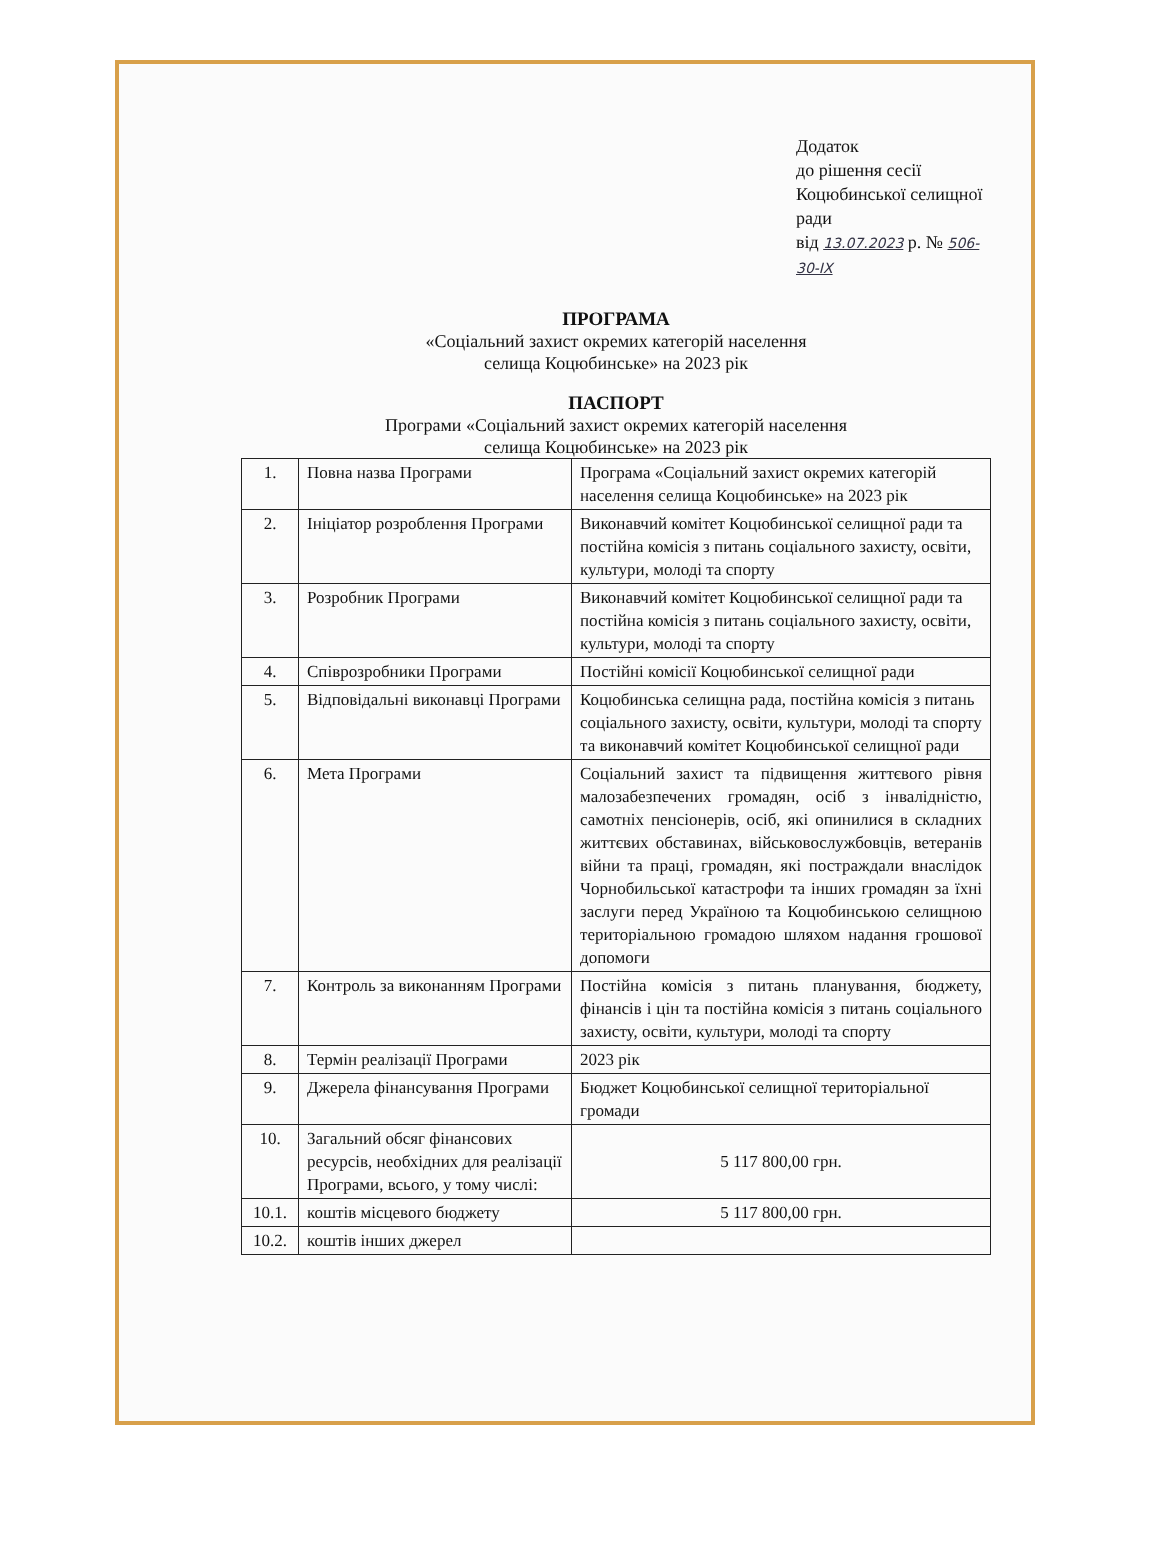Додаток
до рішення сесії
Коцюбинської селищної ради
від 13.07.2023 р. № 506-30-IX
ПРОГРАМА
«Соціальний захист окремих категорій населення
селища Коцюбинське» на 2023 рік
ПАСПОРТ
Програми «Соціальний захист окремих категорій населення
селища Коцюбинське» на 2023 рік
| 1. | Повна назва Програми | Програма «Соціальний захист окремих категорій населення селища Коцюбинське» на 2023 рік |
| 2. | Ініціатор розроблення Програми | Виконавчий комітет Коцюбинської селищної ради та постійна комісія з питань соціального захисту, освіти, культури, молоді та спорту |
| 3. | Розробник Програми | Виконавчий комітет Коцюбинської селищної ради та постійна комісія з питань соціального захисту, освіти, культури, молоді та спорту |
| 4. | Співрозробники Програми | Постійні комісії Коцюбинської селищної ради |
| 5. | Відповідальні виконавці Програми | Коцюбинська селищна рада, постійна комісія з питань соціального захисту, освіти, культури, молоді та спорту та виконавчий комітет Коцюбинської селищної ради |
| 6. | Мета Програми | Соціальний захист та підвищення життєвого рівня малозабезпечених громадян, осіб з інвалідністю, самотніх пенсіонерів, осіб, які опинилися в складних життєвих обставинах, військовослужбовців, ветеранів війни та праці, громадян, які постраждали внаслідок Чорнобильської катастрофи та інших громадян за їхні заслуги перед Україною та Коцюбинською селищною територіальною громадою шляхом надання грошової допомоги |
| 7. | Контроль за виконанням Програми | Постійна комісія з питань планування, бюджету, фінансів і цін та постійна комісія з питань соціального захисту, освіти, культури, молоді та спорту |
| 8. | Термін реалізації Програми | 2023 рік |
| 9. | Джерела фінансування Програми | Бюджет Коцюбинської селищної територіальної громади |
| 10. | Загальний обсяг фінансових ресурсів, необхідних для реалізації Програми, всього, у тому числі: | 5 117 800,00 грн. |
| 10.1. | коштів місцевого бюджету | 5 117 800,00 грн. |
| 10.2. | коштів інших джерел | |